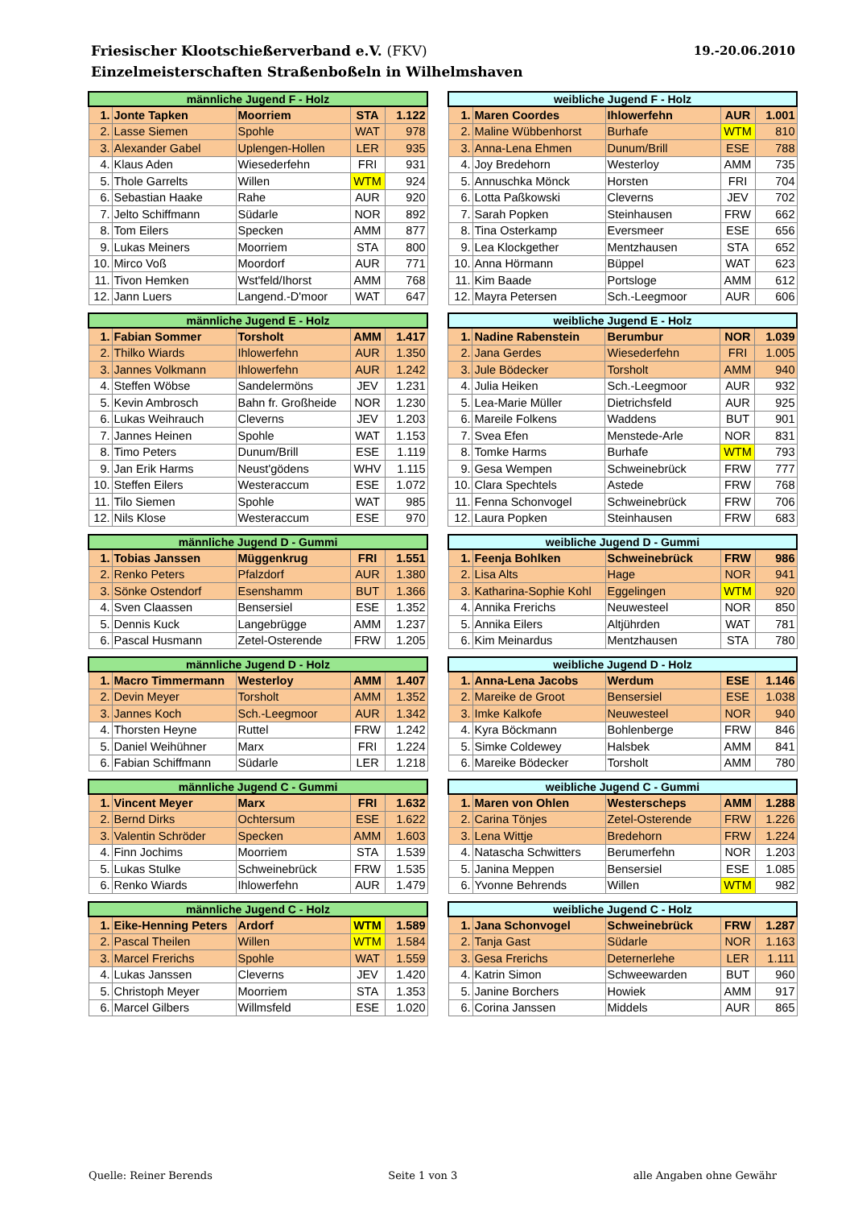19.-20.06.2010 Friesischer Klootschießerverband e.V. (FKV)
Einzelmeisterschaften Straßenboßeln in Wilhelmshaven
| männliche Jugend F - Holz | | | | |
| --- | --- | --- | --- | --- |
| 1. | Jonte Tapken | Moorriem | STA | 1.122 |
| 2. | Lasse Siemen | Spohle | WAT | 978 |
| 3. | Alexander Gabel | Uplengen-Hollen | LER | 935 |
| 4. | Klaus Aden | Wiesederfehn | FRI | 931 |
| 5. | Thole Garrelts | Willen | WTM | 924 |
| 6. | Sebastian Haake | Rahe | AUR | 920 |
| 7. | Jelto Schiffmann | Südarle | NOR | 892 |
| 8. | Tom Eilers | Specken | AMM | 877 |
| 9. | Lukas Meiners | Moorriem | STA | 800 |
| 10. | Mirco Voß | Moordorf | AUR | 771 |
| 11. | Tivon Hemken | Wst'feld/Ihorst | AMM | 768 |
| 12. | Jann Luers | Langend.-D'moor | WAT | 647 |
| weibliche Jugend F - Holz | | | | |
| --- | --- | --- | --- | --- |
| 1. | Maren Coordes | Ihlowerfehn | AUR | 1.001 |
| 2. | Maline Wübbenhorst | Burhafe | WTM | 810 |
| 3. | Anna-Lena Ehmen | Dunum/Brill | ESE | 788 |
| 4. | Joy Bredehorn | Westerloy | AMM | 735 |
| 5. | Annuschka Mönck | Horsten | FRI | 704 |
| 6. | Lotta Paßkowski | Cleverns | JEV | 702 |
| 7. | Sarah Popken | Steinhausen | FRW | 662 |
| 8. | Tina Osterkamp | Eversmeer | ESE | 656 |
| 9. | Lea Klockgether | Mentzhausen | STA | 652 |
| 10. | Anna Hörmann | Büppel | WAT | 623 |
| 11. | Kim Baade | Portsloge | AMM | 612 |
| 12. | Mayra Petersen | Sch.-Leegmoor | AUR | 606 |
| männliche Jugend E - Holz | | | | |
| --- | --- | --- | --- | --- |
| 1. | Fabian Sommer | Torsholt | AMM | 1.417 |
| 2. | Thilko Wiards | Ihlowerfehn | AUR | 1.350 |
| 3. | Jannes Volkmann | Ihlowerfehn | AUR | 1.242 |
| 4. | Steffen Wöbse | Sandelermöns | JEV | 1.231 |
| 5. | Kevin Ambrosch | Bahn fr. Großheide | NOR | 1.230 |
| 6. | Lukas Weihrauch | Cleverns | JEV | 1.203 |
| 7. | Jannes Heinen | Spohle | WAT | 1.153 |
| 8. | Timo Peters | Dunum/Brill | ESE | 1.119 |
| 9. | Jan Erik Harms | Neust'gödens | WHV | 1.115 |
| 10. | Steffen Eilers | Westeraccum | ESE | 1.072 |
| 11. | Tilo Siemen | Spohle | WAT | 985 |
| 12. | Nils Klose | Westeraccum | ESE | 970 |
| weibliche Jugend E - Holz | | | | |
| --- | --- | --- | --- | --- |
| 1. | Nadine Rabenstein | Berumbur | NOR | 1.039 |
| 2. | Jana Gerdes | Wiesederfehn | FRI | 1.005 |
| 3. | Jule Bödecker | Torsholt | AMM | 940 |
| 4. | Julia Heiken | Sch.-Leegmoor | AUR | 932 |
| 5. | Lea-Marie Müller | Dietrichsfeld | AUR | 925 |
| 6. | Mareile Folkens | Waddens | BUT | 901 |
| 7. | Svea Efen | Menstede-Arle | NOR | 831 |
| 8. | Tomke Harms | Burhafe | WTM | 793 |
| 9. | Gesa Wempen | Schweinebrück | FRW | 777 |
| 10. | Clara Spechtels | Astede | FRW | 768 |
| 11. | Fenna Schonvogel | Schweinebrück | FRW | 706 |
| 12. | Laura Popken | Steinhausen | FRW | 683 |
| männliche Jugend D - Gummi | | | | |
| --- | --- | --- | --- | --- |
| 1. | Tobias Janssen | Müggenkrug | FRI | 1.551 |
| 2. | Renko Peters | Pfalzdorf | AUR | 1.380 |
| 3. | Sönke Ostendorf | Esenshamm | BUT | 1.366 |
| 4. | Sven Claassen | Bensersiel | ESE | 1.352 |
| 5. | Dennis Kuck | Langebrügge | AMM | 1.237 |
| 6. | Pascal Husmann | Zetel-Osterende | FRW | 1.205 |
| weibliche Jugend D - Gummi | | | | |
| --- | --- | --- | --- | --- |
| 1. | Feenja Bohlken | Schweinebrück | FRW | 986 |
| 2. | Lisa Alts | Hage | NOR | 941 |
| 3. | Katharina-Sophie Kohl | Eggelingen | WTM | 920 |
| 4. | Annika Frerichs | Neuwesteel | NOR | 850 |
| 5. | Annika Eilers | Altjührden | WAT | 781 |
| 6. | Kim Meinardus | Mentzhausen | STA | 780 |
| männliche Jugend D - Holz | | | | |
| --- | --- | --- | --- | --- |
| 1. | Macro Timmermann | Westerloy | AMM | 1.407 |
| 2. | Devin Meyer | Torsholt | AMM | 1.352 |
| 3. | Jannes Koch | Sch.-Leegmoor | AUR | 1.342 |
| 4. | Thorsten Heyne | Ruttel | FRW | 1.242 |
| 5. | Daniel Weihühner | Marx | FRI | 1.224 |
| 6. | Fabian Schiffmann | Südarle | LER | 1.218 |
| weibliche Jugend D - Holz | | | | |
| --- | --- | --- | --- | --- |
| 1. | Anna-Lena Jacobs | Werdum | ESE | 1.146 |
| 2. | Mareike de Groot | Bensersiel | ESE | 1.038 |
| 3. | Imke Kalkofe | Neuwesteel | NOR | 940 |
| 4. | Kyra Böckmann | Bohlenberge | FRW | 846 |
| 5. | Simke Coldewey | Halsbek | AMM | 841 |
| 6. | Mareike Bödecker | Torsholt | AMM | 780 |
| männliche Jugend C - Gummi | | | | |
| --- | --- | --- | --- | --- |
| 1. | Vincent Meyer | Marx | FRI | 1.632 |
| 2. | Bernd Dirks | Ochtersum | ESE | 1.622 |
| 3. | Valentin Schröder | Specken | AMM | 1.603 |
| 4. | Finn Jochims | Moorriem | STA | 1.539 |
| 5. | Lukas Stulke | Schweinebrück | FRW | 1.535 |
| 6. | Renko Wiards | Ihlowerfehn | AUR | 1.479 |
| weibliche Jugend C - Gummi | | | | |
| --- | --- | --- | --- | --- |
| 1. | Maren von Ohlen | Westerscheps | AMM | 1.288 |
| 2. | Carina Tönjes | Zetel-Osterende | FRW | 1.226 |
| 3. | Lena Wittje | Bredehorn | FRW | 1.224 |
| 4. | Natascha Schwitters | Berumerfehn | NOR | 1.203 |
| 5. | Janina Meppen | Bensersiel | ESE | 1.085 |
| 6. | Yvonne Behrends | Willen | WTM | 982 |
| männliche Jugend C - Holz | | | | |
| --- | --- | --- | --- | --- |
| 1. | Eike-Henning Peters | Ardorf | WTM | 1.589 |
| 2. | Pascal Theilen | Willen | WTM | 1.584 |
| 3. | Marcel Frerichs | Spohle | WAT | 1.559 |
| 4. | Lukas Janssen | Cleverns | JEV | 1.420 |
| 5. | Christoph Meyer | Moorriem | STA | 1.353 |
| 6. | Marcel Gilbers | Willmsfeld | ESE | 1.020 |
| weibliche Jugend C - Holz | | | | |
| --- | --- | --- | --- | --- |
| 1. | Jana Schonvogel | Schweinebrück | FRW | 1.287 |
| 2. | Tanja Gast | Südarle | NOR | 1.163 |
| 3. | Gesa Frerichs | Deternerlehe | LER | 1.111 |
| 4. | Katrin Simon | Schweewarden | BUT | 960 |
| 5. | Janine Borchers | Howiek | AMM | 917 |
| 6. | Corina Janssen | Middels | AUR | 865 |
Quelle: Reiner Berends Seite 1 von 3 alle Angaben ohne Gewähr